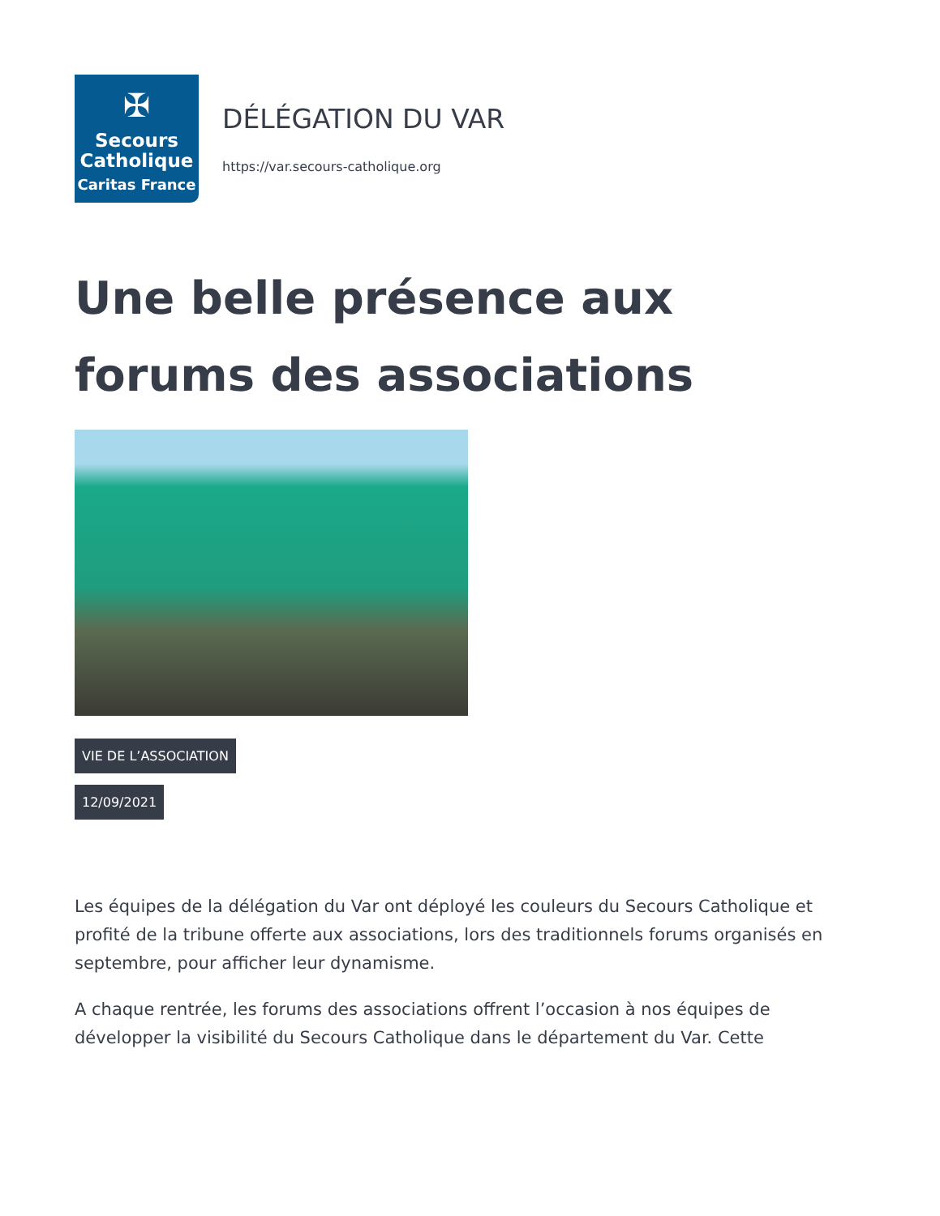✠
Secours
Catholique
Caritas France
DÉLÉGATION DU VAR
https://var.secours-catholique.org
Une belle présence aux forums des associations
VIE DE L’ASSOCIATION
12/09/2021
Les équipes de la délégation du Var ont déployé les couleurs du Secours Catholique et profité de la tribune offerte aux associations, lors des traditionnels forums organisés en septembre, pour afficher leur dynamisme.
A chaque rentrée, les forums des associations offrent l’occasion à nos équipes de développer la visibilité du Secours Catholique dans le département du Var. Cette